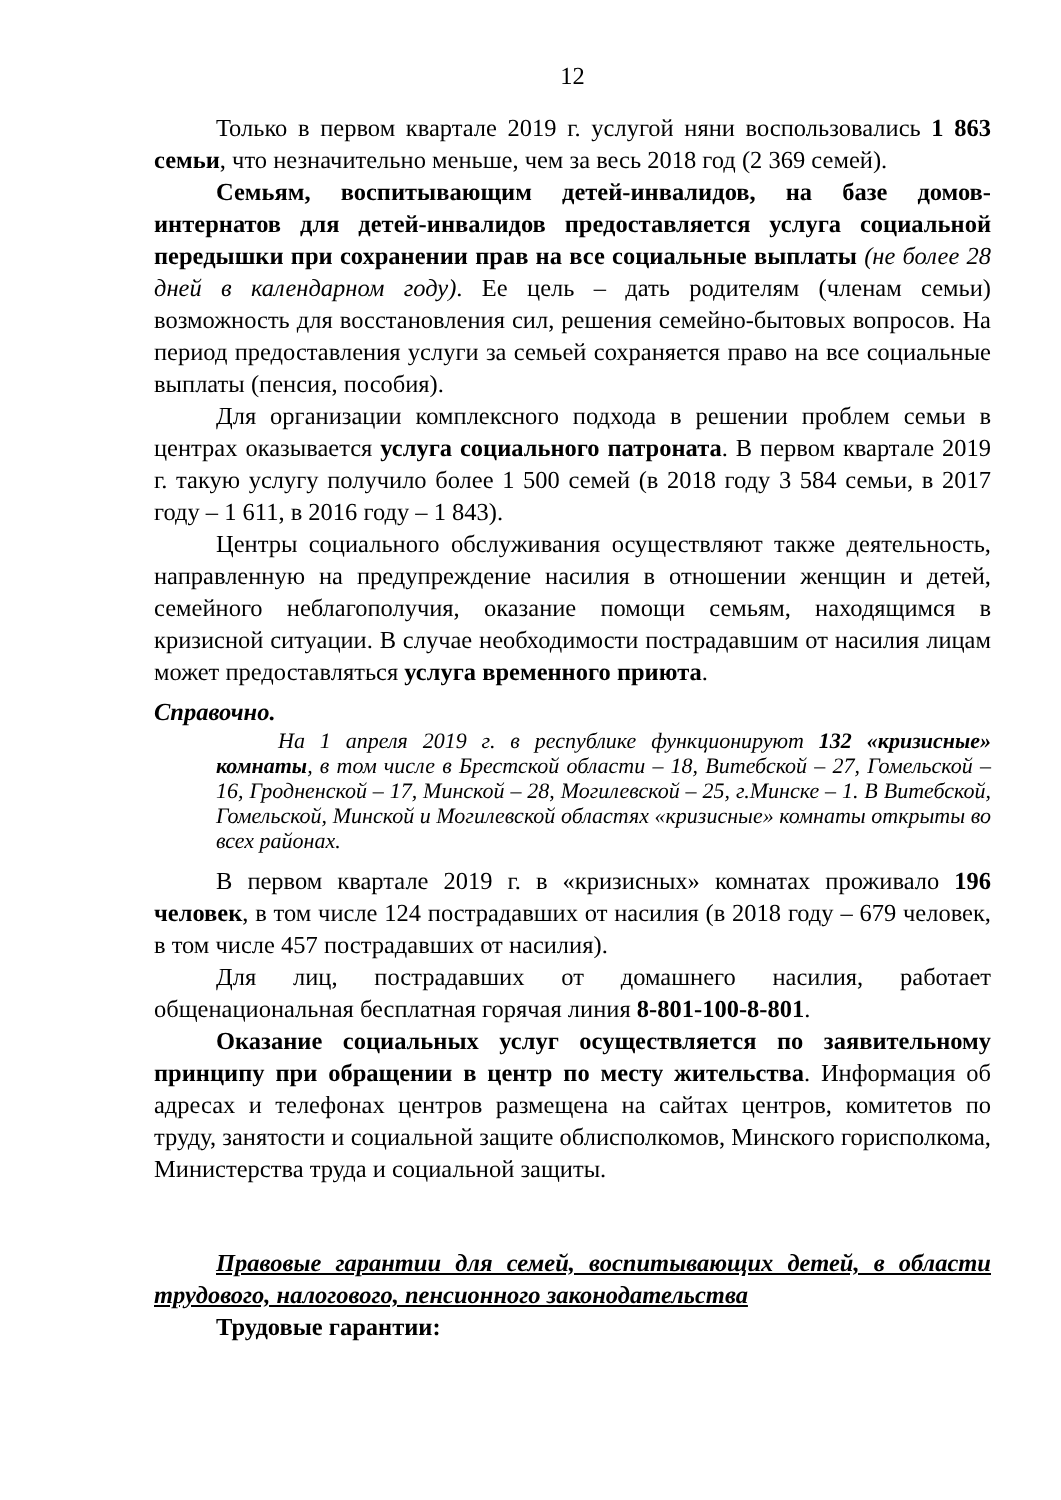12
Только в первом квартале 2019 г. услугой няни воспользовались 1 863 семьи, что незначительно меньше, чем за весь 2018 год (2 369 семей).
Семьям, воспитывающим детей-инвалидов, на базе домов-интернатов для детей-инвалидов предоставляется услуга социальной передышки при сохранении прав на все социальные выплаты (не более 28 дней в календарном году). Ее цель – дать родителям (членам семьи) возможность для восстановления сил, решения семейно-бытовых вопросов. На период предоставления услуги за семьей сохраняется право на все социальные выплаты (пенсия, пособия).
Для организации комплексного подхода в решении проблем семьи в центрах оказывается услуга социального патроната. В первом квартале 2019 г. такую услугу получило более 1 500 семей (в 2018 году 3 584 семьи, в 2017 году – 1 611, в 2016 году – 1 843).
Центры социального обслуживания осуществляют также деятельность, направленную на предупреждение насилия в отношении женщин и детей, семейного неблагополучия, оказание помощи семьям, находящимся в кризисной ситуации. В случае необходимости пострадавшим от насилия лицам может предоставляться услуга временного приюта.
Справочно.
На 1 апреля 2019 г. в республике функционируют 132 «кризисные» комнаты, в том числе в Брестской области – 18, Витебской – 27, Гомельской – 16, Гродненской – 17, Минской – 28, Могилевской – 25, г.Минске – 1. В Витебской, Гомельской, Минской и Могилевской областях «кризисные» комнаты открыты во всех районах.
В первом квартале 2019 г. в «кризисных» комнатах проживало 196 человек, в том числе 124 пострадавших от насилия (в 2018 году – 679 человек, в том числе 457 пострадавших от насилия).
Для лиц, пострадавших от домашнего насилия, работает общенациональная бесплатная горячая линия 8-801-100-8-801.
Оказание социальных услуг осуществляется по заявительному принципу при обращении в центр по месту жительства. Информация об адресах и телефонах центров размещена на сайтах центров, комитетов по труду, занятости и социальной защите облисполкомов, Минского горисполкома, Министерства труда и социальной защиты.
Правовые гарантии для семей, воспитывающих детей, в области трудового, налогового, пенсионного законодательства
Трудовые гарантии: